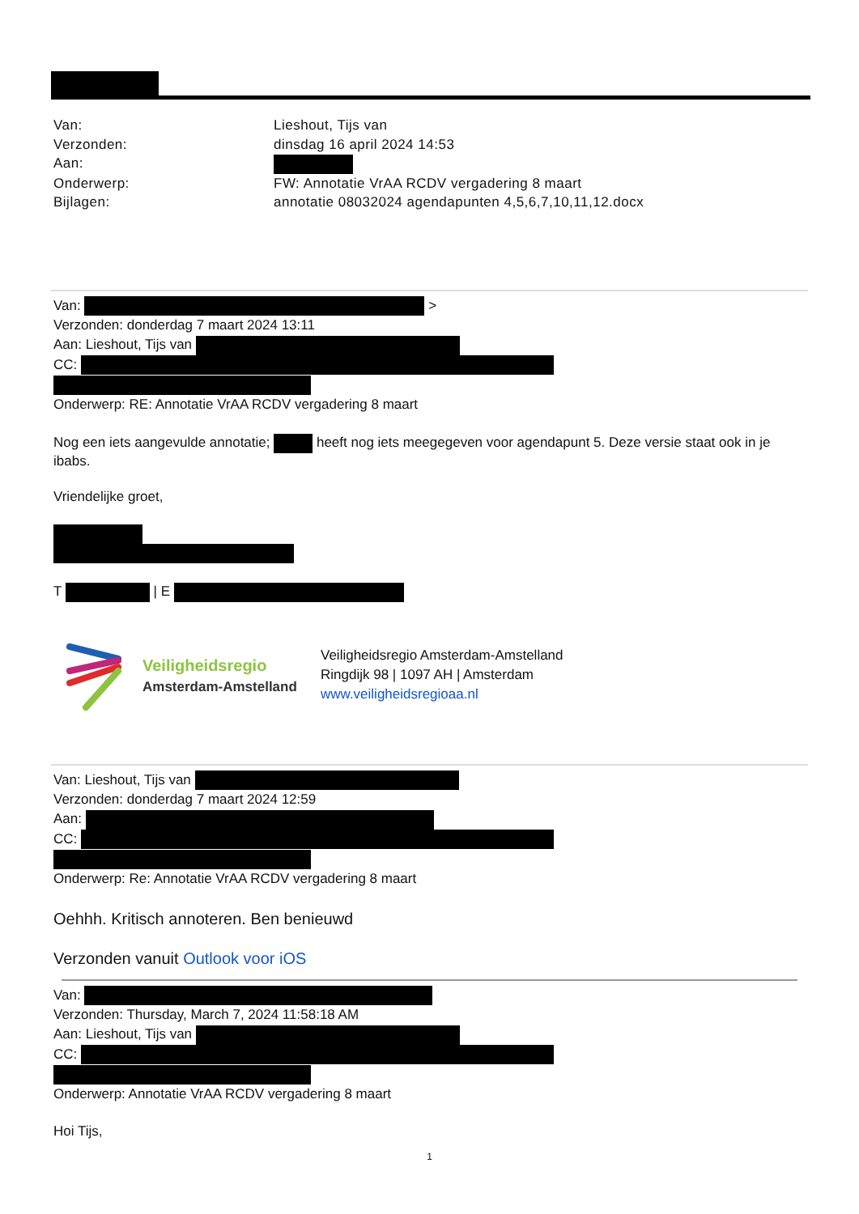Van:
Lieshout, Tijs van
Verzonden:
dinsdag 16 april 2024 14:53
Aan:
Onderwerp:
FW: Annotatie VrAA RCDV vergadering 8 maart
Bijlagen:
annotatie 08032024 agendapunten 4,5,6,7,10,11,12.docx
Van: >
Verzonden: donderdag 7 maart 2024 13:11
Aan: Lieshout, Tijs van
CC:
Onderwerp: RE: Annotatie VrAA RCDV vergadering 8 maart
Nog een iets aangevulde annotatie; heeft nog iets meegegeven voor agendapunt 5. Deze versie staat ook in je ibabs.
Vriendelijke groet,
T | E
Veiligheidsregio
Amsterdam-Amstelland
Veiligheidsregio Amsterdam-Amstelland
Ringdijk 98 | 1097 AH | Amsterdam
www.veiligheidsregioaa.nl
Van: Lieshout, Tijs van
Verzonden: donderdag 7 maart 2024 12:59
Aan:
CC:
Onderwerp: Re: Annotatie VrAA RCDV vergadering 8 maart
Oehhh. Kritisch annoteren. Ben benieuwd
Verzonden vanuit Outlook voor iOS
Van:
Verzonden: Thursday, March 7, 2024 11:58:18 AM
Aan: Lieshout, Tijs van
CC:
Onderwerp: Annotatie VrAA RCDV vergadering 8 maart
Hoi Tijs,
1